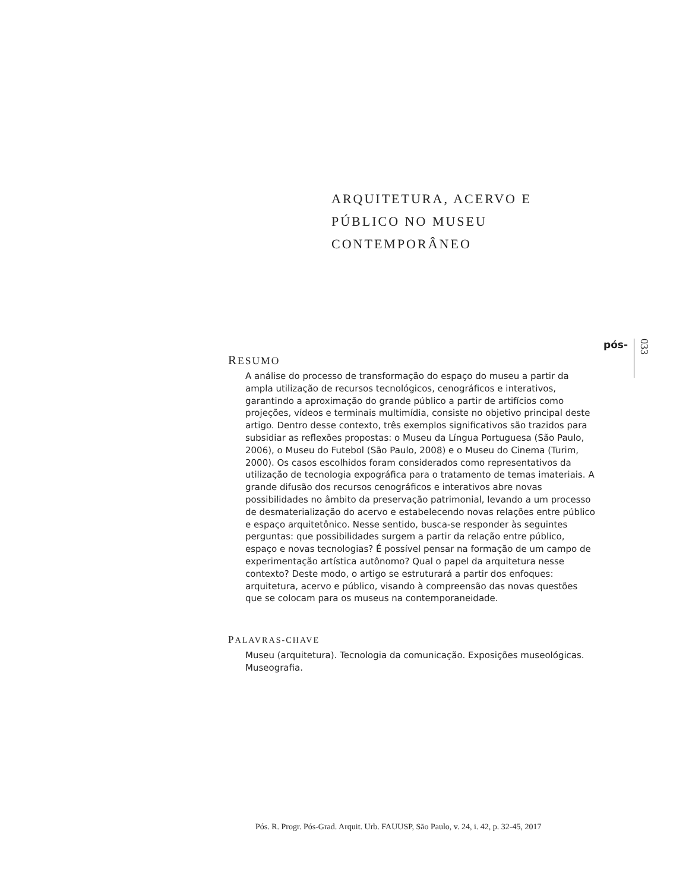ARQUITETURA, ACERVO E
PÚBLICO NO MUSEU
CONTEMPORÂNEO
pós- 033
RESUMO
A análise do processo de transformação do espaço do museu a partir da ampla utilização de recursos tecnológicos, cenográficos e interativos, garantindo a aproximação do grande público a partir de artifícios como projeções, vídeos e terminais multimídia, consiste no objetivo principal deste artigo. Dentro desse contexto, três exemplos significativos são trazidos para subsidiar as reflexões propostas: o Museu da Língua Portuguesa (São Paulo, 2006), o Museu do Futebol (São Paulo, 2008) e o Museu do Cinema (Turim, 2000). Os casos escolhidos foram considerados como representativos da utilização de tecnologia expográfica para o tratamento de temas imateriais. A grande difusão dos recursos cenográficos e interativos abre novas possibilidades no âmbito da preservação patrimonial, levando a um processo de desmaterialização do acervo e estabelecendo novas relações entre público e espaço arquitetônico. Nesse sentido, busca-se responder às seguintes perguntas: que possibilidades surgem a partir da relação entre público, espaço e novas tecnologias? É possível pensar na formação de um campo de experimentação artística autônomo? Qual o papel da arquitetura nesse contexto? Deste modo, o artigo se estruturará a partir dos enfoques: arquitetura, acervo e público, visando à compreensão das novas questões que se colocam para os museus na contemporaneidade.
PALAVRAS-CHAVE
Museu (arquitetura). Tecnologia da comunicação. Exposições museológicas. Museografia.
Pós. R. Progr. Pós-Grad. Arquit. Urb. FAUUSP, São Paulo, v. 24, i. 42, p. 32-45, 2017